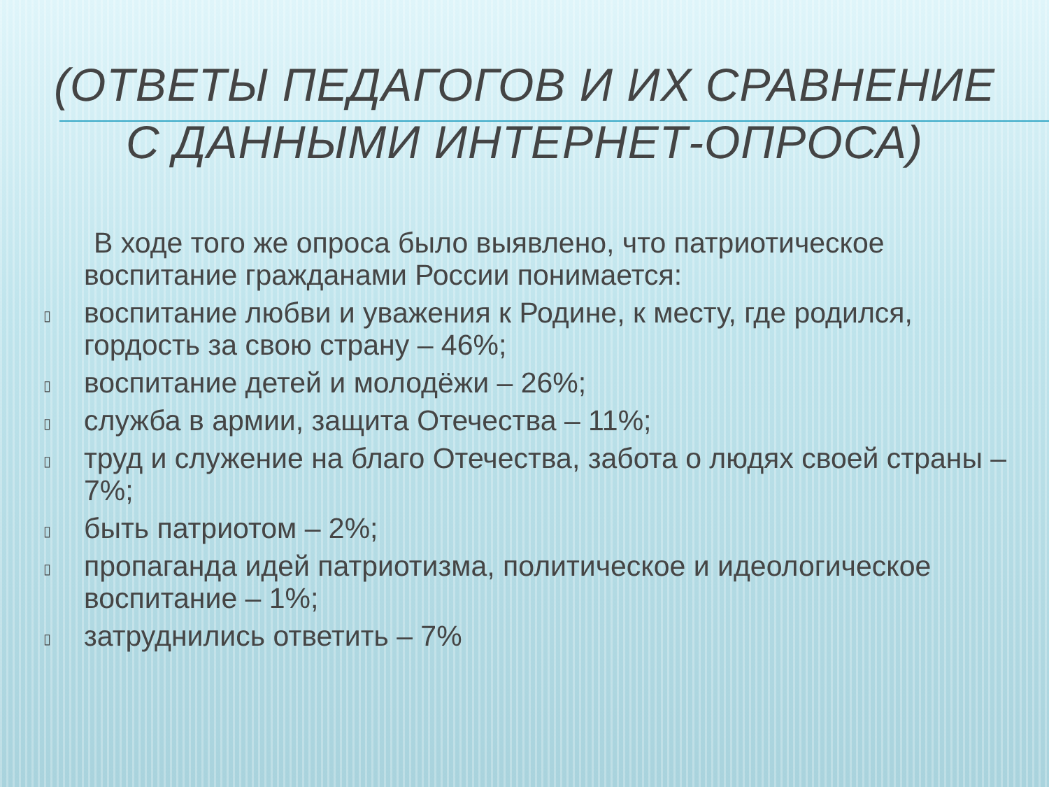(ОТВЕТЫ ПЕДАГОГОВ И ИХ СРАВНЕНИЕ
С ДАННЫМИ ИНТЕРНЕТ-ОПРОСА)
В ходе того же опроса было выявлено, что патриотическое воспитание гражданами России понимается:
▯ воспитание любви и уважения к Родине, к месту, где родился, гордость за свою страну – 46%;
▯ воспитание детей и молодёжи – 26%;
▯ служба в армии, защита Отечества – 11%;
▯ труд и служение на благо Отечества, забота о людях своей страны – 7%;
▯ быть патриотом – 2%;
▯ пропаганда идей патриотизма, политическое и идеологическое воспитание – 1%;
▯ затруднились ответить – 7%